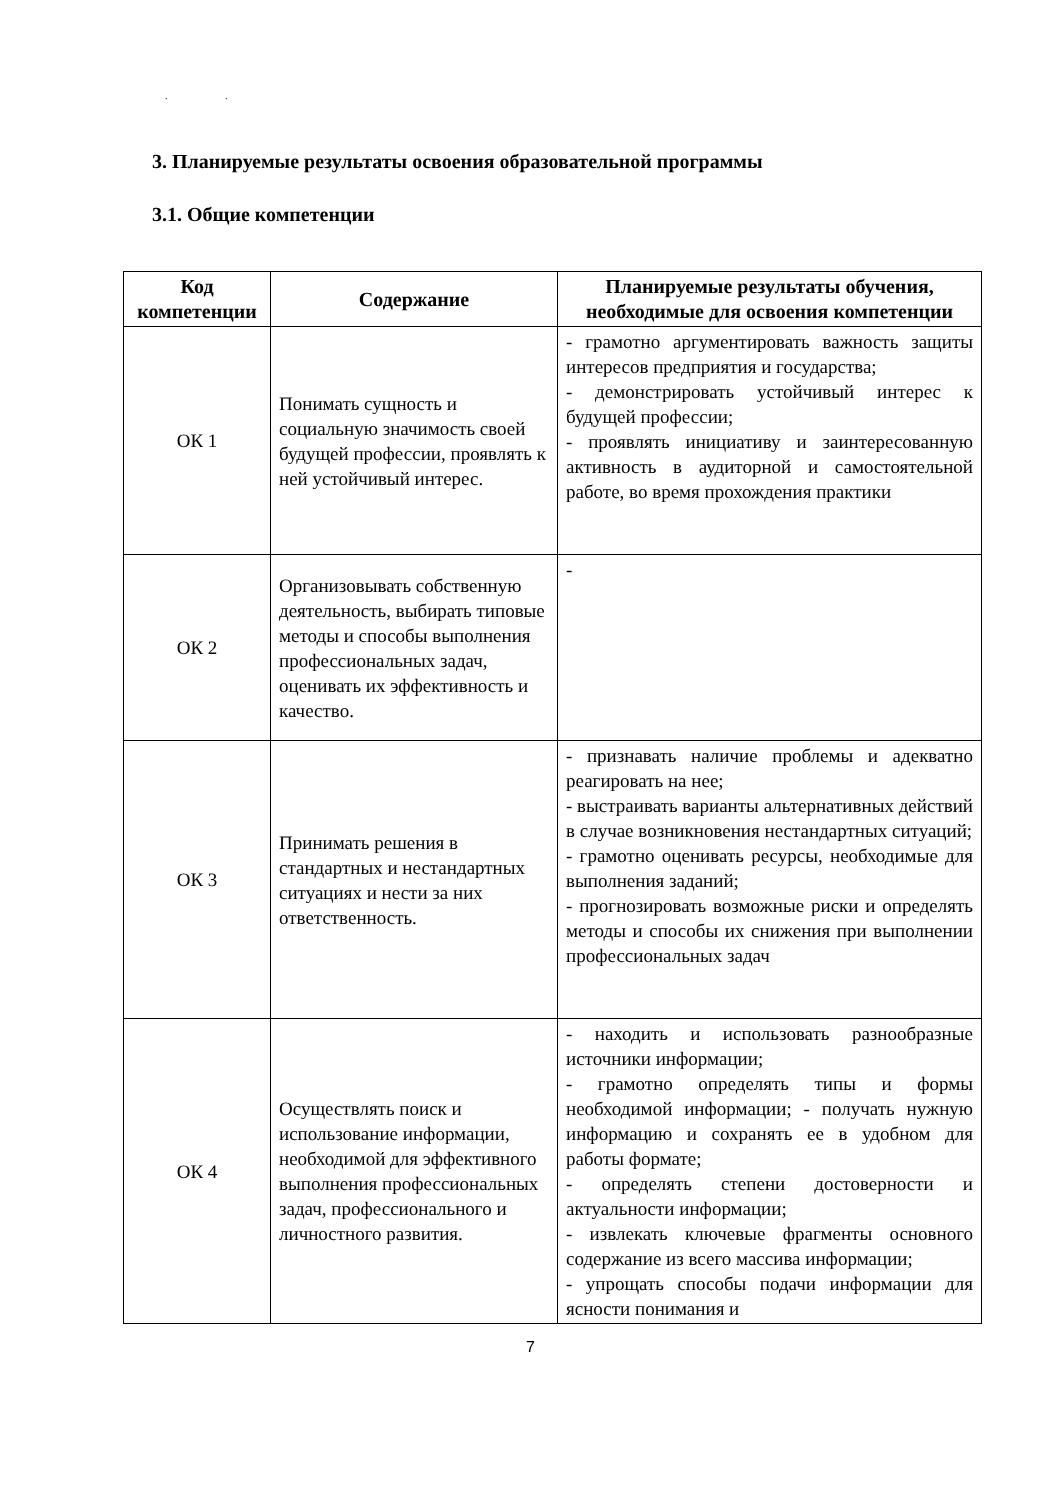. .
3. Планируемые результаты освоения образовательной программы
3.1. Общие компетенции
| Код компетенции | Содержание | Планируемые результаты обучения, необходимые для освоения компетенции |
| --- | --- | --- |
| ОК 1 | Понимать сущность и социальную значимость своей будущей профессии, проявлять к ней устойчивый интерес. | - грамотно аргументировать важность защиты интересов предприятия и государства; - демонстрировать устойчивый интерес к будущей профессии; - проявлять инициативу и заинтересованную активность в аудиторной и самостоятельной работе, во время прохождения практики |
| ОК 2 | Организовывать собственную деятельность, выбирать типовые методы и способы выполнения профессиональных задач, оценивать их эффективность и качество. | - |
| ОК 3 | Принимать решения в стандартных и нестандартных ситуациях и нести за них ответственность. | - признавать наличие проблемы и адекватно реагировать на нее; - выстраивать варианты альтернативных действий в случае возникновения нестандартных ситуаций; - грамотно оценивать ресурсы, необходимые для выполнения заданий; - прогнозировать возможные риски и определять методы и способы их снижения при выполнении профессиональных задач |
| ОК 4 | Осуществлять поиск и использование информации, необходимой для эффективного выполнения профессиональных задач, профессионального и личностного развития. | - находить и использовать разнообразные источники информации; - грамотно определять типы и формы необходимой информации; - получать нужную информацию и сохранять ее в удобном для работы формате; - определять степени достоверности и актуальности информации; - извлекать ключевые фрагменты основного содержание из всего массива информации; - упрощать способы подачи информации для ясности понимания и |
7